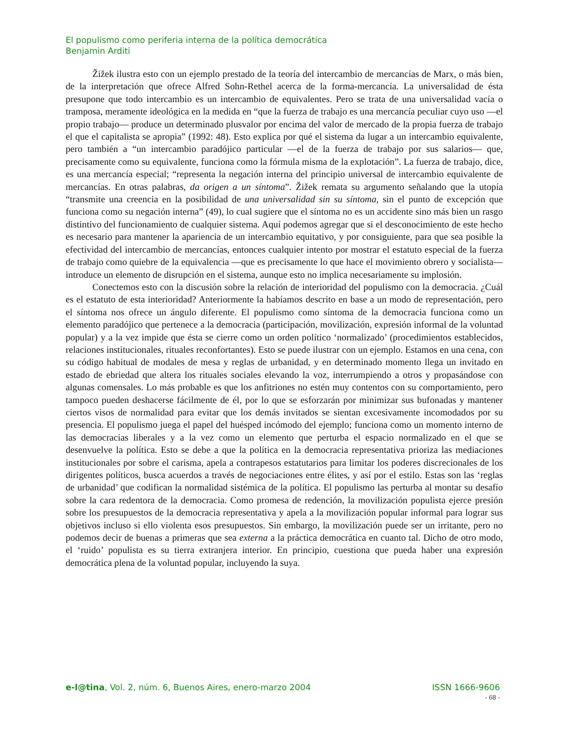El populismo como periferia interna de la política democrática
Benjamin Arditi
Žižek ilustra esto con un ejemplo prestado de la teoría del intercambio de mercancías de Marx, o más bien, de la interpretación que ofrece Alfred Sohn-Rethel acerca de la forma-mercancía. La universalidad de ésta presupone que todo intercambio es un intercambio de equivalentes. Pero se trata de una universalidad vacía o tramposa, meramente ideológica en la medida en “que la fuerza de trabajo es una mercancía peculiar cuyo uso —el propio trabajo— produce un determinado plusvalor por encima del valor de mercado de la propia fuerza de trabajo el que el capitalista se apropia” (1992: 48). Esto explica por qué el sistema da lugar a un intercambio equivalente, pero también a “un intercambio paradójico particular —el de la fuerza de trabajo por sus salarios— que, precisamente como su equivalente, funciona como la fórmula misma de la explotación”. La fuerza de trabajo, dice, es una mercancía especial; “representa la negación interna del principio universal de intercambio equivalente de mercancías. En otras palabras, da origen a un síntoma”. Žižek remata su argumento señalando que la utopía “transmite una creencia en la posibilidad de una universalidad sin su síntoma, sin el punto de excepción que funciona como su negación interna” (49), lo cual sugiere que el síntoma no es un accidente sino más bien un rasgo distintivo del funcionamiento de cualquier sistema. Aquí podemos agregar que si el desconocimiento de este hecho es necesario para mantener la apariencia de un intercambio equitativo, y por consiguiente, para que sea posible la efectividad del intercambio de mercancías, entonces cualquier intento por mostrar el estatuto especial de la fuerza de trabajo como quiebre de la equivalencia —que es precisamente lo que hace el movimiento obrero y socialista— introduce un elemento de disrupción en el sistema, aunque esto no implica necesariamente su implosión.
Conectemos esto con la discusión sobre la relación de interioridad del populismo con la democracia. ¿Cuál es el estatuto de esta interioridad? Anteriormente la habíamos descrito en base a un modo de representación, pero el síntoma nos ofrece un ángulo diferente. El populismo como síntoma de la democracia funciona como un elemento paradójico que pertenece a la democracia (participación, movilización, expresión informal de la voluntad popular) y a la vez impide que ésta se cierre como un orden político ‘normalizado’ (procedimientos establecidos, relaciones institucionales, rituales reconfortantes). Esto se puede ilustrar con un ejemplo. Estamos en una cena, con su código habitual de modales de mesa y reglas de urbanidad, y en determinado momento llega un invitado en estado de ebriedad que altera los rituales sociales elevando la voz, interrumpiendo a otros y propasándose con algunas comensales. Lo más probable es que los anfitriones no estén muy contentos con su comportamiento, pero tampoco pueden deshacerse fácilmente de él, por lo que se esforzarán por minimizar sus bufonadas y mantener ciertos visos de normalidad para evitar que los demás invitados se sientan excesivamente incomodados por su presencia. El populismo juega el papel del huésped incómodo del ejemplo; funciona como un momento interno de las democracias liberales y a la vez como un elemento que perturba el espacio normalizado en el que se desenvuelve la política. Esto se debe a que la política en la democracia representativa prioriza las mediaciones institucionales por sobre el carisma, apela a contrapesos estatutarios para limitar los poderes discrecionales de los dirigentes políticos, busca acuerdos a través de negociaciones entre élites, y así por el estilo. Estas son las ‘reglas de urbanidad’ que codifican la normalidad sistémica de la política. El populismo las perturba al montar su desafío sobre la cara redentora de la democracia. Como promesa de redención, la movilización populista ejerce presión sobre los presupuestos de la democracia representativa y apela a la movilización popular informal para lograr sus objetivos incluso si ello violenta esos presupuestos. Sin embargo, la movilización puede ser un irritante, pero no podemos decir de buenas a primeras que sea externa a la práctica democrática en cuanto tal. Dicho de otro modo, el ‘ruido’ populista es su tierra extranjera interior. En principio, cuestiona que pueda haber una expresión democrática plena de la voluntad popular, incluyendo la suya.
e-l@tina, Vol. 2, núm. 6, Buenos Aires, enero-marzo 2004 ISSN 1666-9606
- 68 -